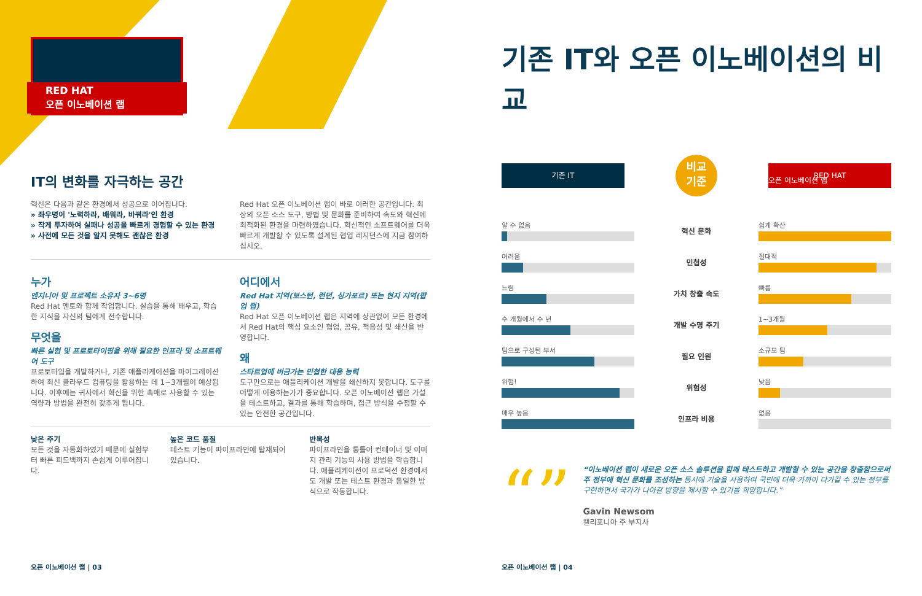RED HAT
오픈 이노베이션 랩
IT의 변화를 자극하는 공간
혁신은 다음과 같은 환경에서 성공으로 이어집니다.
» 좌우명이 '노력하라, 배워라, 바꿔라'인 환경
» 작게 투자하여 실패나 성공을 빠르게 경험할 수 있는 환경
» 사전에 모든 것을 알지 못해도 괜찮은 환경
Red Hat 오픈 이노베이션 랩이 바로 이러한 공간입니다. 최상의 오픈 소스 도구, 방법 및 문화를 준비하여 속도와 혁신에 최적화된 환경을 마련하였습니다. 혁신적인 소프트웨어를 더욱 빠르게 개발할 수 있도록 설계된 협업 레지던스에 지금 참여하십시오.
누가
엔지니어 및 프로젝트 소유자 3~6명
Red Hat 멘토와 함께 작업합니다. 실습을 통해 배우고, 학습한 지식을 자신의 팀에게 전수합니다.
무엇을
빠른 실험 및 프로토타이핑을 위해 필요한 인프라 및 소프트웨어 도구
프로토타입을 개발하거나, 기존 애플리케이션을 마이그레이션하여 최신 클라우드 컴퓨팅을 활용하는 데 1~3개월이 예상됩니다. 이후에는 귀사에서 혁신을 위한 촉매로 사용할 수 있는 역량과 방법을 완전히 갖추게 됩니다.
어디에서
Red Hat 지역(보스턴, 런던, 싱가포르) 또는 현지 지역(팝업 랩)
Red Hat 오픈 이노베이션 랩은 지역에 상관없이 모든 환경에서 Red Hat의 핵심 요소인 협업, 공유, 적응성 및 쇄신을 반영합니다.
왜
스타트업에 버금가는 민첩한 대응 능력
도구만으로는 애플리케이션 개발을 쇄신하지 못합니다. 도구를 어떻게 이용하는가가 중요합니다. 오픈 이노베이션 랩은 가설을 테스트하고, 결과를 통해 학습하며, 접근 방식을 수정할 수 있는 안전한 공간입니다.
낮은 주기
모든 것을 자동화하였기 때문에 실험부터 빠른 피드백까지 손쉽게 이루어집니다.
높은 코드 품질
테스트 기능이 파이프라인에 탑재되어 있습니다.
반복성
파이프라인을 통틀어 컨테이너 및 이미지 관리 기능의 사용 방법을 학습합니다. 애플리케이션이 프로덕션 환경에서도 개발 또는 테스트 환경과 동일한 방식으로 작동합니다.
오픈 이노베이션 랩 | 03
기존 IT와 오픈 이노베이션의 비교
기존 IT
비교
기준
RED HAT
오픈 이노베이션 랩
알 수 없음 혁신 문화 쉽게 확산
어려움 민첩성 절대적
느림 가치 창출 속도 빠름
수 개월에서 수 년 개발 수명 주기 1~3개월
팀으로 구성된 부서 필요 인원 소규모 팀
위험! 위험성 낮음
매우 높음 인프라 비용 없음
“”
“이노베이션 랩이 새로운 오픈 소스 솔루션을 함께 테스트하고 개발할 수 있는 공간을 창출함으로써 주 정부에 혁신 문화를 조성하는 동시에 기술을 사용하여 국민에 더욱 가까이 다가갈 수 있는 정부를 구현하면서 국가가 나아갈 방향을 제시할 수 있기를 희망합니다.”
Gavin Newsom
캘리포니아 주 부지사
오픈 이노베이션 랩 | 04